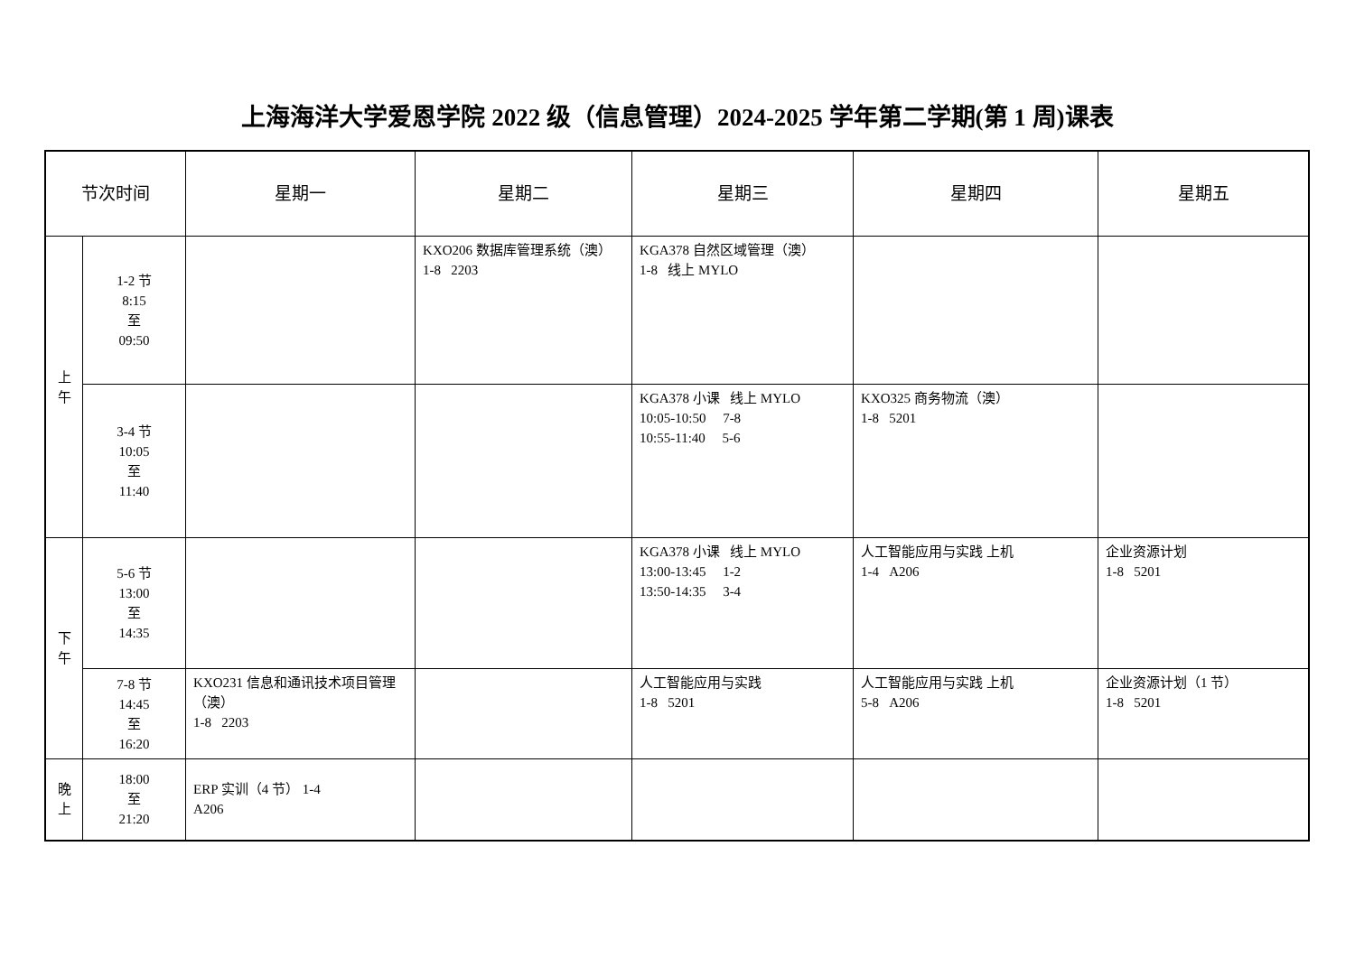上海海洋大学爱恩学院 2022 级（信息管理）2024-2025 学年第二学期(第 1 周)课表
| 节次时间 | | 星期一 | 星期二 | 星期三 | 星期四 | 星期五 |
| --- | --- | --- | --- | --- | --- | --- |
| 上 午 | 1-2 节 8:15 至 09:50 | | KXO206 数据库管理系统（澳） 1-8 2203 | KGA378 自然区域管理（澳） 1-8 线上 MYLO | | |
| | 3-4 节 10:05 至 11:40 | | | KGA378 小课 线上 MYLO 10:05-10:50 7-8 10:55-11:40 5-6 | KXO325 商务物流（澳） 1-8 5201 | |
| 下 午 | 5-6 节 13:00 至 14:35 | | | KGA378 小课 线上 MYLO 13:00-13:45 1-2 13:50-14:35 3-4 | 人工智能应用与实践 上机 1-4 A206 | 企业资源计划 1-8 5201 |
| | 7-8 节 14:45 至 16:20 | KXO231 信息和通讯技术项目管理（澳） 1-8 2203 | | 人工智能应用与实践 1-8 5201 | 人工智能应用与实践 上机 5-8 A206 | 企业资源计划（1 节） 1-8 5201 |
| 晚 上 | 18:00 至 21:20 | ERP 实训（4 节） 1-4 A206 | | | | |